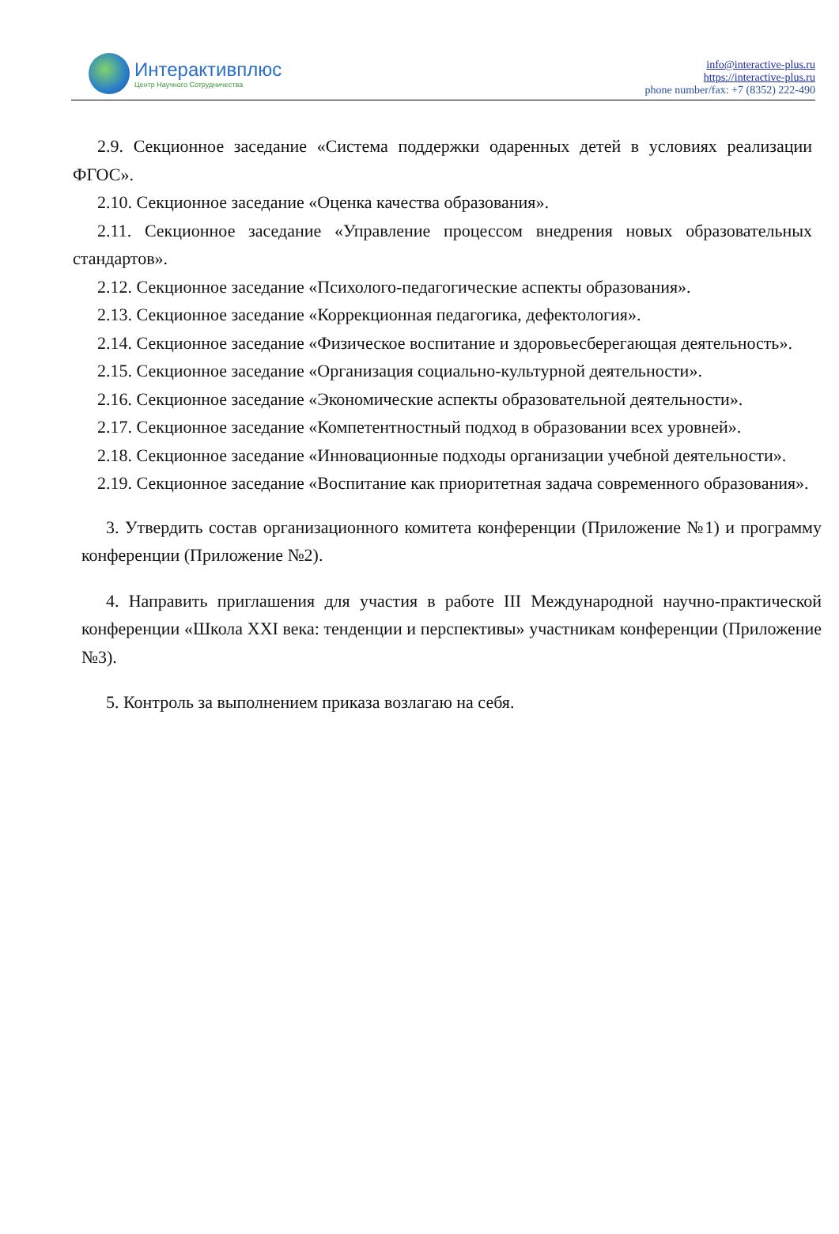Интерактивплюс
Центр Научного Сотрудничества
info@interactive-plus.ru
https://interactive-plus.ru
phone number/fax: +7 (8352) 222-490
2.9. Секционное заседание «Система поддержки одаренных детей в условиях реализации ФГОС».
2.10. Секционное заседание «Оценка качества образования».
2.11. Секционное заседание «Управление процессом внедрения новых образовательных стандартов».
2.12. Секционное заседание «Психолого-педагогические аспекты образования».
2.13. Секционное заседание «Коррекционная педагогика, дефектология».
2.14. Секционное заседание «Физическое воспитание и здоровьесберегающая деятельность».
2.15. Секционное заседание «Организация социально-культурной деятельности».
2.16. Секционное заседание «Экономические аспекты образовательной деятельности».
2.17. Секционное заседание «Компетентностный подход в образовании всех уровней».
2.18. Секционное заседание «Инновационные подходы организации учебной деятельности».
2.19. Секционное заседание «Воспитание как приоритетная задача современного образования».
3. Утвердить состав организационного комитета конференции (Приложение №1) и программу конференции (Приложение №2).
4. Направить приглашения для участия в работе III Международной научно-практической конференции «Школа XXI века: тенденции и перспективы» участникам конференции (Приложение №3).
5. Контроль за выполнением приказа возлагаю на себя.